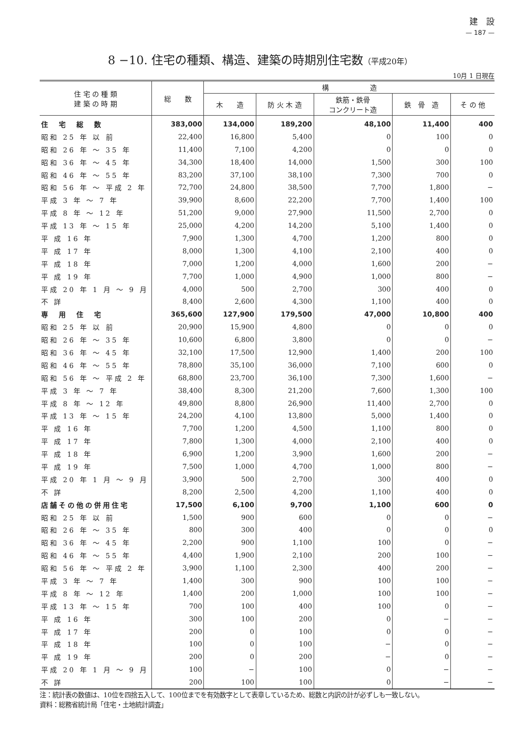建　設
— 187 —
8 −10. 住宅の種類、構造、建築の時期別住宅数（平成20年）
10月 1 日現在
| 住 宅 の 種 類 建 築 の 時 期 | 総 数 | 構 造 | | | | |
| --- | --- | --- | --- | --- | --- | --- |
| | | 木 造 | 防 火 木 造 | 鉄筋・鉄骨 コンクリート造 | 鉄 骨 造 | そ の 他 |
| 住 宅 総 数 | 383,000 | 134,000 | 189,200 | 48,100 | 11,400 | 400 |
| 昭和 25 年 以 前 | 22,400 | 16,800 | 5,400 | 0 | 100 | 0 |
| 昭和 26 年 ～ 35 年 | 11,400 | 7,100 | 4,200 | 0 | 0 | 0 |
| 昭和 36 年 ～ 45 年 | 34,300 | 18,400 | 14,000 | 1,500 | 300 | 100 |
| 昭和 46 年 ～ 55 年 | 83,200 | 37,100 | 38,100 | 7,300 | 700 | 0 |
| 昭和 56 年 ～ 平成 2 年 | 72,700 | 24,800 | 38,500 | 7,700 | 1,800 | − |
| 平成 3 年 ～ 7 年 | 39,900 | 8,600 | 22,200 | 7,700 | 1,400 | 100 |
| 平成 8 年 ～ 12 年 | 51,200 | 9,000 | 27,900 | 11,500 | 2,700 | 0 |
| 平成 13 年 ～ 15 年 | 25,000 | 4,200 | 14,200 | 5,100 | 1,400 | 0 |
| 平 成 16 年 | 7,900 | 1,300 | 4,700 | 1,200 | 800 | 0 |
| 平 成 17 年 | 8,000 | 1,300 | 4,100 | 2,100 | 400 | 0 |
| 平 成 18 年 | 7,000 | 1,200 | 4,000 | 1,600 | 200 | − |
| 平 成 19 年 | 7,700 | 1,000 | 4,900 | 1,000 | 800 | − |
| 平成 20 年 1 月 ～ 9 月 | 4,000 | 500 | 2,700 | 300 | 400 | 0 |
| 不 詳 | 8,400 | 2,600 | 4,300 | 1,100 | 400 | 0 |
| 専 用 住 宅 | 365,600 | 127,900 | 179,500 | 47,000 | 10,800 | 400 |
| 昭和 25 年 以 前 | 20,900 | 15,900 | 4,800 | 0 | 0 | 0 |
| 昭和 26 年 ～ 35 年 | 10,600 | 6,800 | 3,800 | 0 | 0 | − |
| 昭和 36 年 ～ 45 年 | 32,100 | 17,500 | 12,900 | 1,400 | 200 | 100 |
| 昭和 46 年 ～ 55 年 | 78,800 | 35,100 | 36,000 | 7,100 | 600 | 0 |
| 昭和 56 年 ～ 平成 2 年 | 68,800 | 23,700 | 36,100 | 7,300 | 1,600 | − |
| 平成 3 年 ～ 7 年 | 38,400 | 8,300 | 21,200 | 7,600 | 1,300 | 100 |
| 平成 8 年 ～ 12 年 | 49,800 | 8,800 | 26,900 | 11,400 | 2,700 | 0 |
| 平成 13 年 ～ 15 年 | 24,200 | 4,100 | 13,800 | 5,000 | 1,400 | 0 |
| 平 成 16 年 | 7,700 | 1,200 | 4,500 | 1,100 | 800 | 0 |
| 平 成 17 年 | 7,800 | 1,300 | 4,000 | 2,100 | 400 | 0 |
| 平 成 18 年 | 6,900 | 1,200 | 3,900 | 1,600 | 200 | − |
| 平 成 19 年 | 7,500 | 1,000 | 4,700 | 1,000 | 800 | − |
| 平成 20 年 1 月 ～ 9 月 | 3,900 | 500 | 2,700 | 300 | 400 | 0 |
| 不 詳 | 8,200 | 2,500 | 4,200 | 1,100 | 400 | 0 |
| 店舗その他の併用住宅 | 17,500 | 6,100 | 9,700 | 1,100 | 600 | 0 |
| 昭和 25 年 以 前 | 1,500 | 900 | 600 | 0 | 0 | − |
| 昭和 26 年 ～ 35 年 | 800 | 300 | 400 | 0 | 0 | 0 |
| 昭和 36 年 ～ 45 年 | 2,200 | 900 | 1,100 | 100 | 0 | − |
| 昭和 46 年 ～ 55 年 | 4,400 | 1,900 | 2,100 | 200 | 100 | − |
| 昭和 56 年 ～ 平成 2 年 | 3,900 | 1,100 | 2,300 | 400 | 200 | − |
| 平成 3 年 ～ 7 年 | 1,400 | 300 | 900 | 100 | 100 | − |
| 平成 8 年 ～ 12 年 | 1,400 | 200 | 1,000 | 100 | 100 | − |
| 平成 13 年 ～ 15 年 | 700 | 100 | 400 | 100 | 0 | − |
| 平 成 16 年 | 300 | 100 | 200 | 0 | − | − |
| 平 成 17 年 | 200 | 0 | 100 | 0 | 0 | − |
| 平 成 18 年 | 100 | 0 | 100 | − | 0 | − |
| 平 成 19 年 | 200 | 0 | 200 | − | 0 | − |
| 平成 20 年 1 月 ～ 9 月 | 100 | − | 100 | 0 | − | − |
| 不 詳 | 200 | 100 | 100 | 0 | − | − |
注：統計表の数値は、10位を四捨五入して、100位までを有効数字として表章しているため、総数と内訳の計が必ずしも一致しない。
資料：総務省統計局「住宅・土地統計調査」